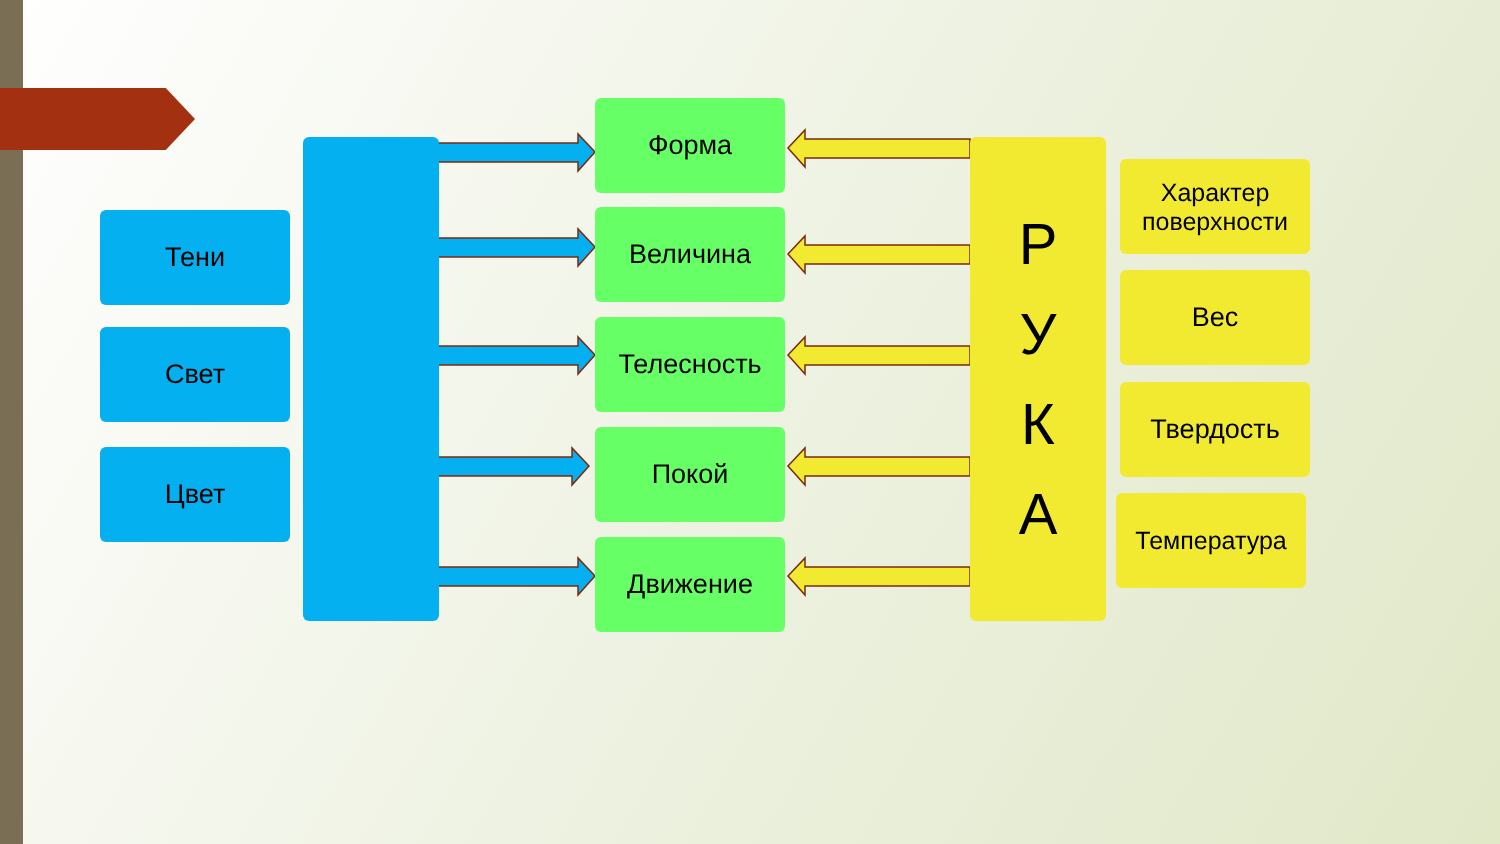Тени
Свет
Цвет
Форма
Величина
Телесность
Покой
Движение
Р
У
К
А
Характер поверхности
Вес
Твердость
Температура